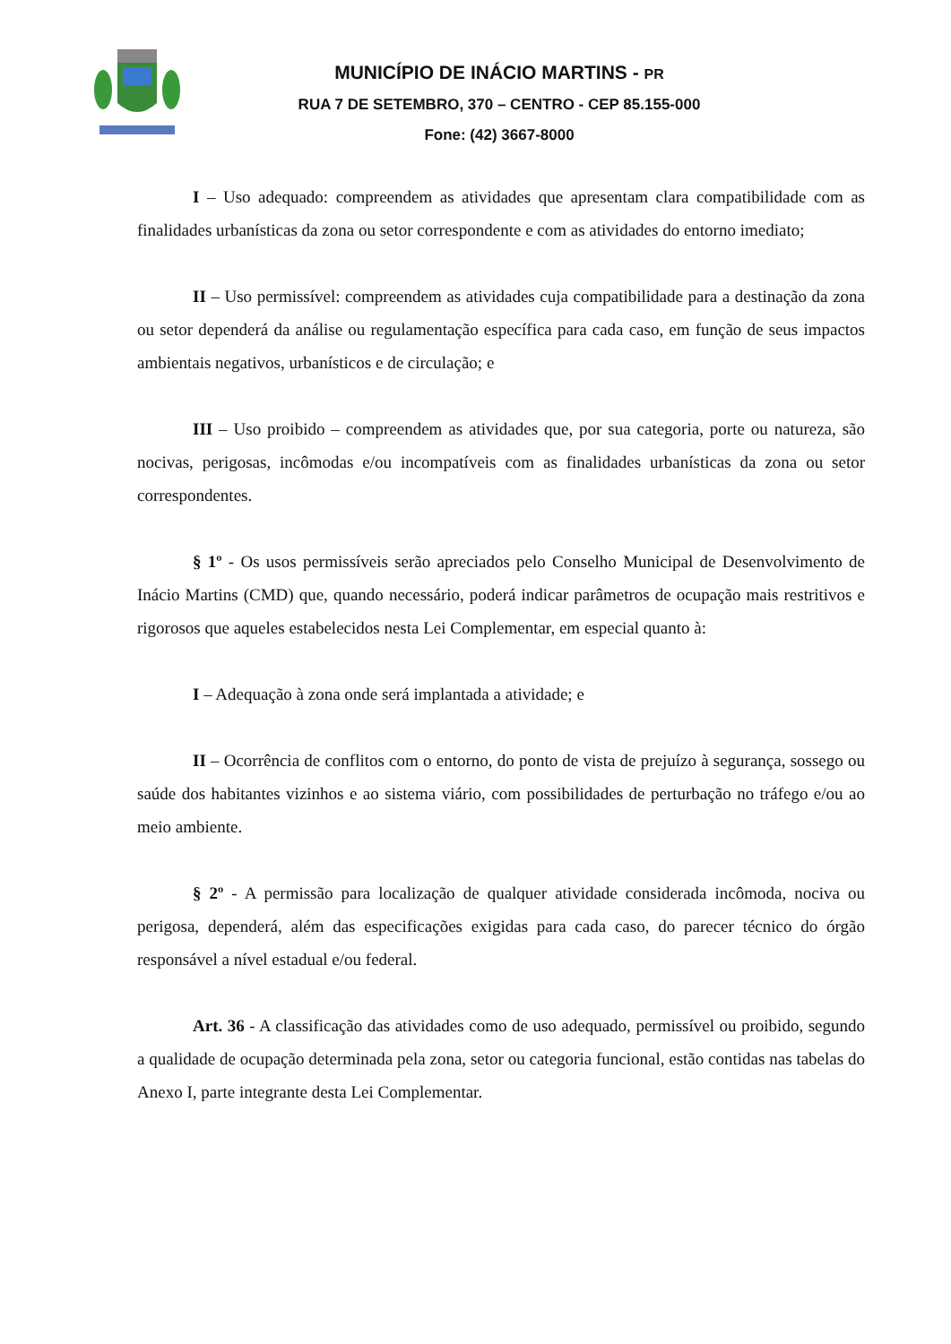MUNICÍPIO DE INÁCIO MARTINS - PR
RUA 7 DE SETEMBRO, 370 – CENTRO - CEP 85.155-000
Fone: (42) 3667-8000
I – Uso adequado: compreendem as atividades que apresentam clara compatibilidade com as finalidades urbanísticas da zona ou setor correspondente e com as atividades do entorno imediato;
II – Uso permissível: compreendem as atividades cuja compatibilidade para a destinação da zona ou setor dependerá da análise ou regulamentação específica para cada caso, em função de seus impactos ambientais negativos, urbanísticos e de circulação; e
III – Uso proibido – compreendem as atividades que, por sua categoria, porte ou natureza, são nocivas, perigosas, incômodas e/ou incompatíveis com as finalidades urbanísticas da zona ou setor correspondentes.
§ 1º - Os usos permissíveis serão apreciados pelo Conselho Municipal de Desenvolvimento de Inácio Martins (CMD) que, quando necessário, poderá indicar parâmetros de ocupação mais restritivos e rigorosos que aqueles estabelecidos nesta Lei Complementar, em especial quanto à:
I – Adequação à zona onde será implantada a atividade; e
II – Ocorrência de conflitos com o entorno, do ponto de vista de prejuízo à segurança, sossego ou saúde dos habitantes vizinhos e ao sistema viário, com possibilidades de perturbação no tráfego e/ou ao meio ambiente.
§ 2º - A permissão para localização de qualquer atividade considerada incômoda, nociva ou perigosa, dependerá, além das especificações exigidas para cada caso, do parecer técnico do órgão responsável a nível estadual e/ou federal.
Art. 36 - A classificação das atividades como de uso adequado, permissível ou proibido, segundo a qualidade de ocupação determinada pela zona, setor ou categoria funcional, estão contidas nas tabelas do Anexo I, parte integrante desta Lei Complementar.